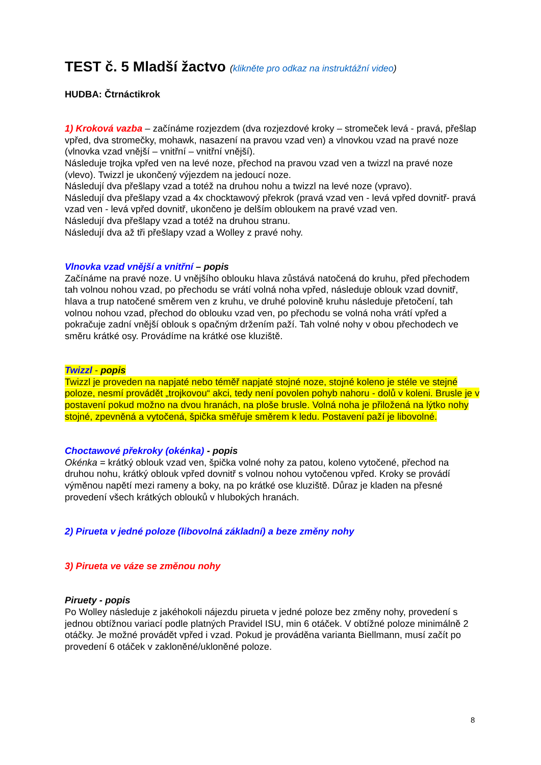TEST č. 5 Mladší žactvo (klikněte pro odkaz na instruktážní video)
HUDBA: Čtrnáctikrok
1) Kroková vazba – začínáme rozjezdem (dva rozjezdové kroky – stromeček levá - pravá, přešlap vpřed, dva stromečky, mohawk, nasazení na pravou vzad ven) a vlnovkou vzad na pravé noze (vlnovka vzad vnější – vnitřní – vnitřní vnější).
Následuje trojka vpřed ven na levé noze, přechod na pravou vzad ven a twizzl na pravé noze (vlevo). Twizzl je ukončený výjezdem na jedoucí noze.
Následují dva přešlapy vzad a totéž na druhou nohu a twizzl na levé noze (vpravo).
Následují dva přešlapy vzad a 4x chocktawový překrok (pravá vzad ven - levá vpřed dovnitř- pravá vzad ven - levá vpřed dovnitř, ukončeno je delším obloukem na pravé vzad ven.
Následují dva přešlapy vzad a totéž na druhou stranu.
Následují dva až tři přešlapy vzad a Wolley z pravé nohy.
Vlnovka vzad vnější a vnitřní – popis
Začínáme na pravé noze. U vnějšího oblouku hlava zůstává natočená do kruhu, před přechodem tah volnou nohou vzad, po přechodu se vrátí volná noha vpřed, následuje oblouk vzad dovnitř, hlava a trup natočené směrem ven z kruhu, ve druhé polovině kruhu následuje přetočení, tah volnou nohou vzad, přechod do oblouku vzad ven, po přechodu se volná noha vrátí vpřed a pokračuje zadní vnější oblouk s opačným držením paží. Tah volné nohy v obou přechodech ve směru krátké osy. Provádíme na krátké ose kluziště.
Twizzl - popis
Twizzl je proveden na napjaté nebo téměř napjaté stojné noze, stojné koleno je stéle ve stejné poloze, nesmí provádět „trojkovou“ akci, tedy není povolen pohyb nahoru - dolů v koleni. Brusle je v postavení pokud možno na dvou hranách, na ploše brusle. Volná noha je přiložená na lýtko nohy stojné, zpevněná a vytočená, špička směřuje směrem k ledu. Postavení paží je libovolné.
Choctawové překroky (okénka) - popis
Okénka = krátký oblouk vzad ven, špička volné nohy za patou, koleno vytočené, přechod na druhou nohu, krátký oblouk vpřed dovnitř s volnou nohou vytočenou vpřed. Kroky se provádí výměnou napětí mezi rameny a boky, na po krátké ose kluziště. Důraz je kladen na přesné provedení všech krátkých oblouků v hlubokých hranách.
2) Pirueta v jedné poloze (libovolná základní) a beze změny nohy
3) Pirueta ve váze se změnou nohy
Piruety - popis
Po Wolley následuje z jakéhokoli nájezdu pirueta v jedné poloze bez změny nohy, provedení s jednou obtížnou variací podle platných Pravidel ISU, min 6 otáček. V obtížné poloze minimálně 2 otáčky. Je možné provádět vpřed i vzad. Pokud je prováděna varianta Biellmann, musí začít po provedení 6 otáček v zakloněné/ukloněné poloze.
8